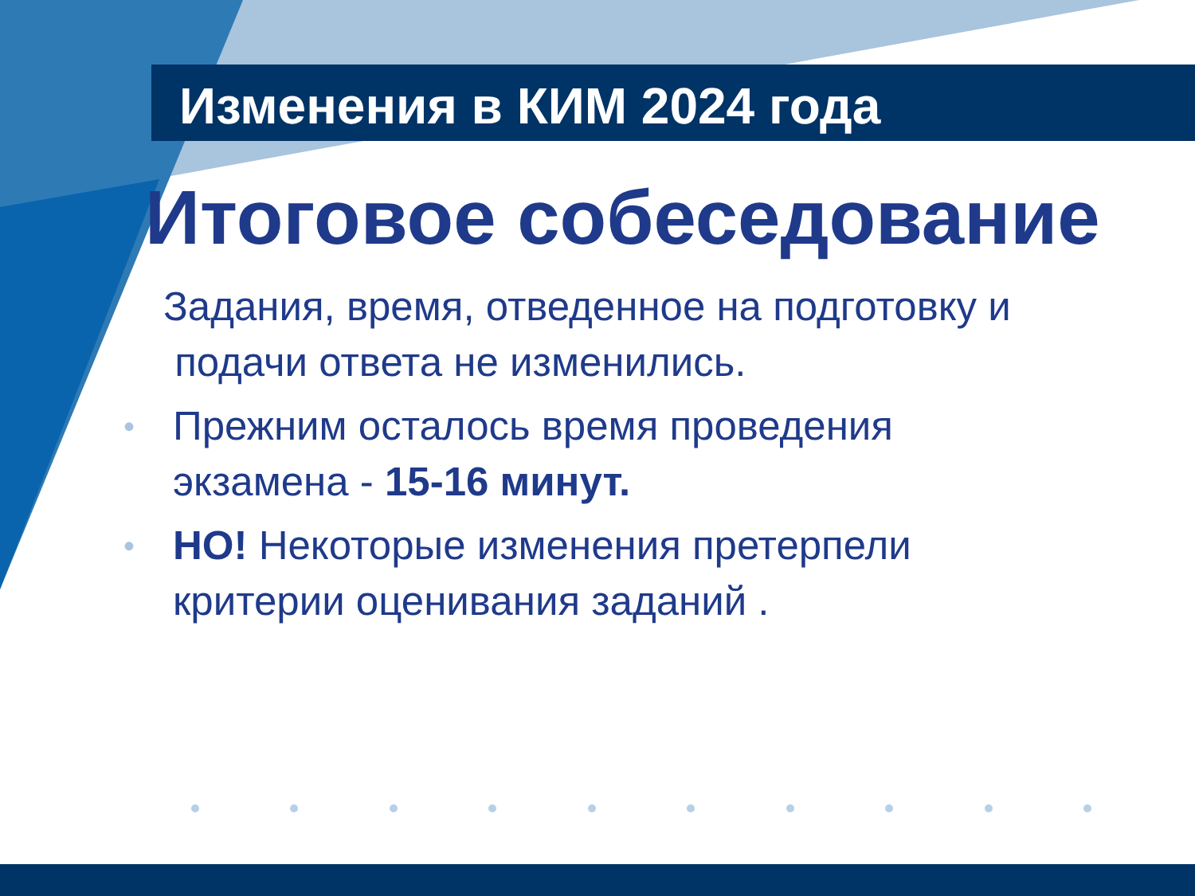Изменения в КИМ 2024 года
Итоговое собеседование
Задания, время, отведенное на подготовку и
подачи ответа не изменились.
• Прежним осталось время проведения
экзамена - 15-16 минут.
• НО! Некоторые изменения претерпели
критерии оценивания заданий .